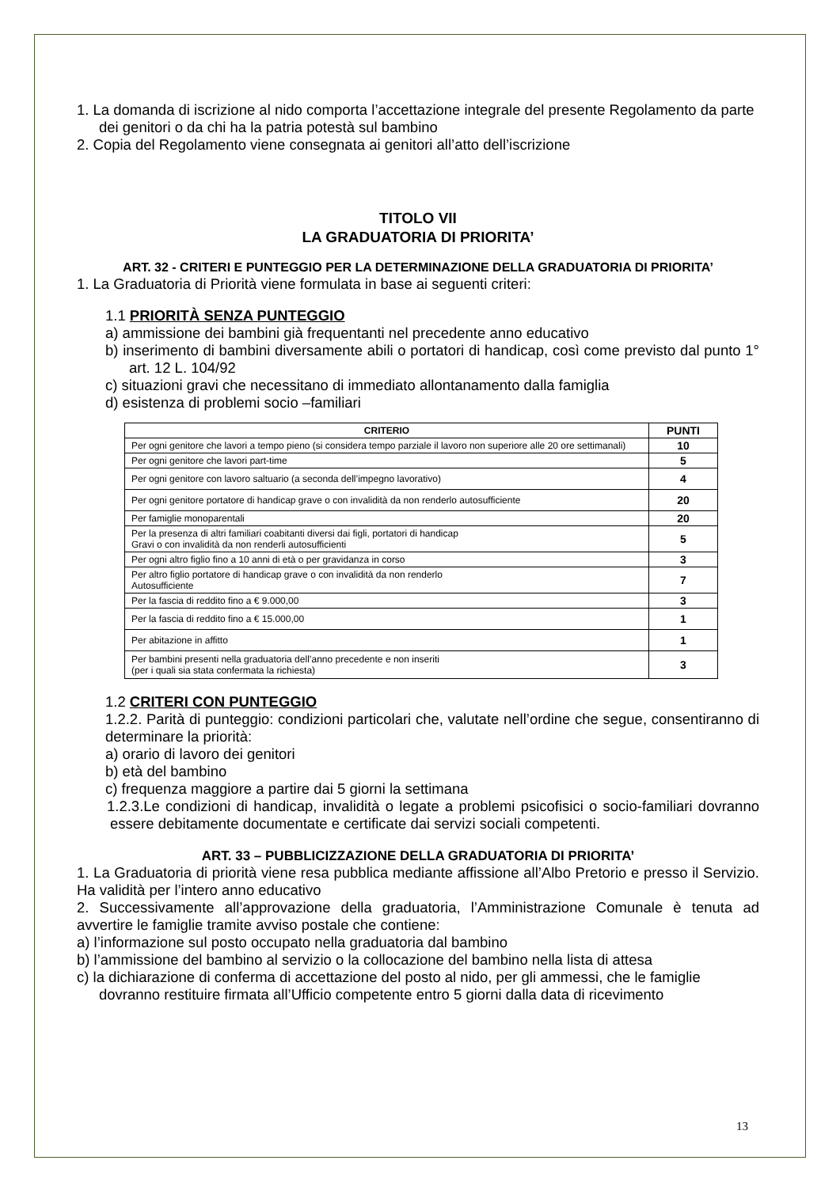1. La domanda di iscrizione al nido comporta l’accettazione integrale del presente Regolamento da parte dei genitori o da chi ha la patria potestà sul bambino
2. Copia del Regolamento viene consegnata ai genitori all’atto dell’iscrizione
TITOLO VII
LA GRADUATORIA DI PRIORITA’
ART. 32 - CRITERI E PUNTEGGIO PER LA DETERMINAZIONE DELLA GRADUATORIA DI PRIORITA’
1. La Graduatoria di Priorità viene formulata in base ai seguenti criteri:
1.1 PRIORITÀ SENZA PUNTEGGIO
a) ammissione dei bambini già frequentanti nel precedente anno educativo
b) inserimento di bambini diversamente abili o portatori di handicap, così come previsto dal punto 1° art. 12 L. 104/92
c) situazioni gravi che necessitano di immediato allontanamento dalla famiglia
d) esistenza di problemi socio –familiari
| CRITERIO | PUNTI |
| --- | --- |
| Per ogni genitore che lavori a tempo pieno (si considera tempo parziale il lavoro non superiore alle 20 ore settimanali) | 10 |
| Per ogni genitore che lavori part-time | 5 |
| Per ogni genitore con lavoro saltuario (a seconda dell’impegno lavorativo) | 4 |
| Per ogni genitore portatore di handicap grave o con invalidità da non renderlo autosufficiente | 20 |
| Per famiglie monoparentali | 20 |
| Per la presenza di altri familiari coabitanti diversi dai figli, portatori di handicap Gravi o con invalidità da non renderli autosufficienti | 5 |
| Per ogni altro figlio fino a 10 anni di età o per gravidanza in corso | 3 |
| Per altro figlio portatore di handicap grave o con invalidità da non renderlo Autosufficiente | 7 |
| Per la fascia di reddito fino a € 9.000,00 | 3 |
| Per la fascia di reddito fino a € 15.000,00 | 1 |
| Per abitazione in affitto | 1 |
| Per bambini presenti nella graduatoria dell’anno precedente e non inseriti (per i quali sia stata confermata la richiesta) | 3 |
1.2 CRITERI CON PUNTEGGIO
1.2.2. Parità di punteggio: condizioni particolari che, valutate nell’ordine che segue, consentiranno di determinare la priorità:
a) orario di lavoro dei genitori
b) età del bambino
c) frequenza maggiore a partire dai 5 giorni la settimana
1.2.3.Le condizioni di handicap, invalidità o legate a problemi psicofisici o socio-familiari dovranno essere debitamente documentate e certificate dai servizi sociali competenti.
ART. 33 – PUBBLICIZZAZIONE DELLA GRADUATORIA DI PRIORITA’
1. La Graduatoria di priorità viene resa pubblica mediante affissione all’Albo Pretorio e presso il Servizio. Ha validità per l’intero anno educativo
2. Successivamente all’approvazione della graduatoria, l’Amministrazione Comunale è tenuta ad avvertire le famiglie tramite avviso postale che contiene:
a) l’informazione sul posto occupato nella graduatoria dal bambino
b) l’ammissione del bambino al servizio o la collocazione del bambino nella lista di attesa
c) la dichiarazione di conferma di accettazione del posto al nido, per gli ammessi, che le famiglie dovranno restituire firmata all’Ufficio competente entro 5 giorni dalla data di ricevimento
13